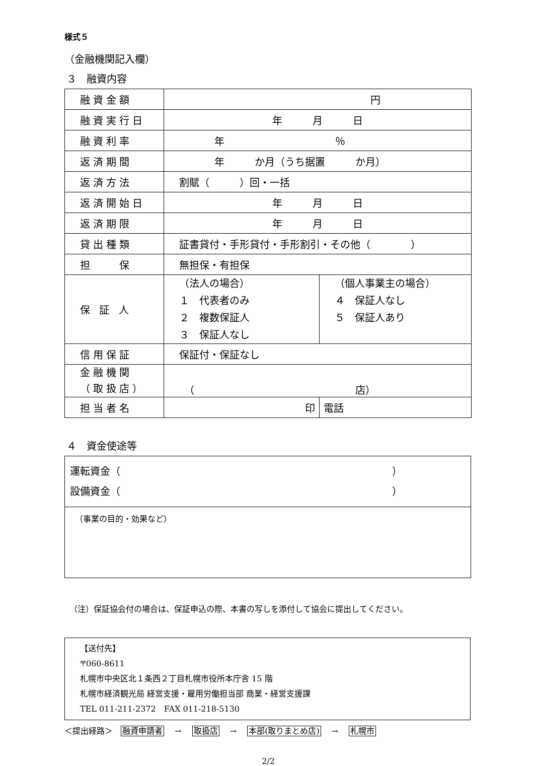様式５
（金融機関記入欄）
３　融資内容
| 融資金額 | 円 | |
| 融資実行日 | 年 月 日 | |
| 融資利率 | 年 ％ | |
| 返済期間 | 年 か月（うち据置 か月） | |
| 返済方法 | 割賦（ ）回・一括 | |
| 返済開始日 | 年 月 日 | |
| 返済期限 | 年 月 日 | |
| 貸出種類 | 証書貸付・手形貸付・手形割引・その他（ ） | |
| 担 保 | 無担保・有担保 | |
| 保 証 人 | （法人の場合） １ 代表者のみ ２ 複数保証人 ３ 保証人なし | （個人事業主の場合） ４ 保証人なし ５ 保証人あり |
| 信用保証 | 保証付・保証なし | |
| 金融機関 （取扱店） | （ 店） | |
| 担当者名 | 印 | 電話 |
４　資金使途等
運転資金（　　　　　　　　　　　　　　　　　　　　　　　　　　　）
設備資金（　　　　　　　　　　　　　　　　　　　　　　　　　　　）
（事業の目的・効果など）
（注）保証協会付の場合は、保証申込の際、本書の写しを添付して協会に提出してください。
【送付先】
〒060-8611
札幌市中央区北１条西２丁目札幌市役所本庁舎 15 階
札幌市経済観光局 経営支援・雇用労働担当部 商業・経営支援課
TEL 011-211-2372　FAX 011-218-5130
＜提出経路＞　融資申請者　 →　 取扱店　 →　 本部(取りまとめ店)　 →　 札幌市
2/2